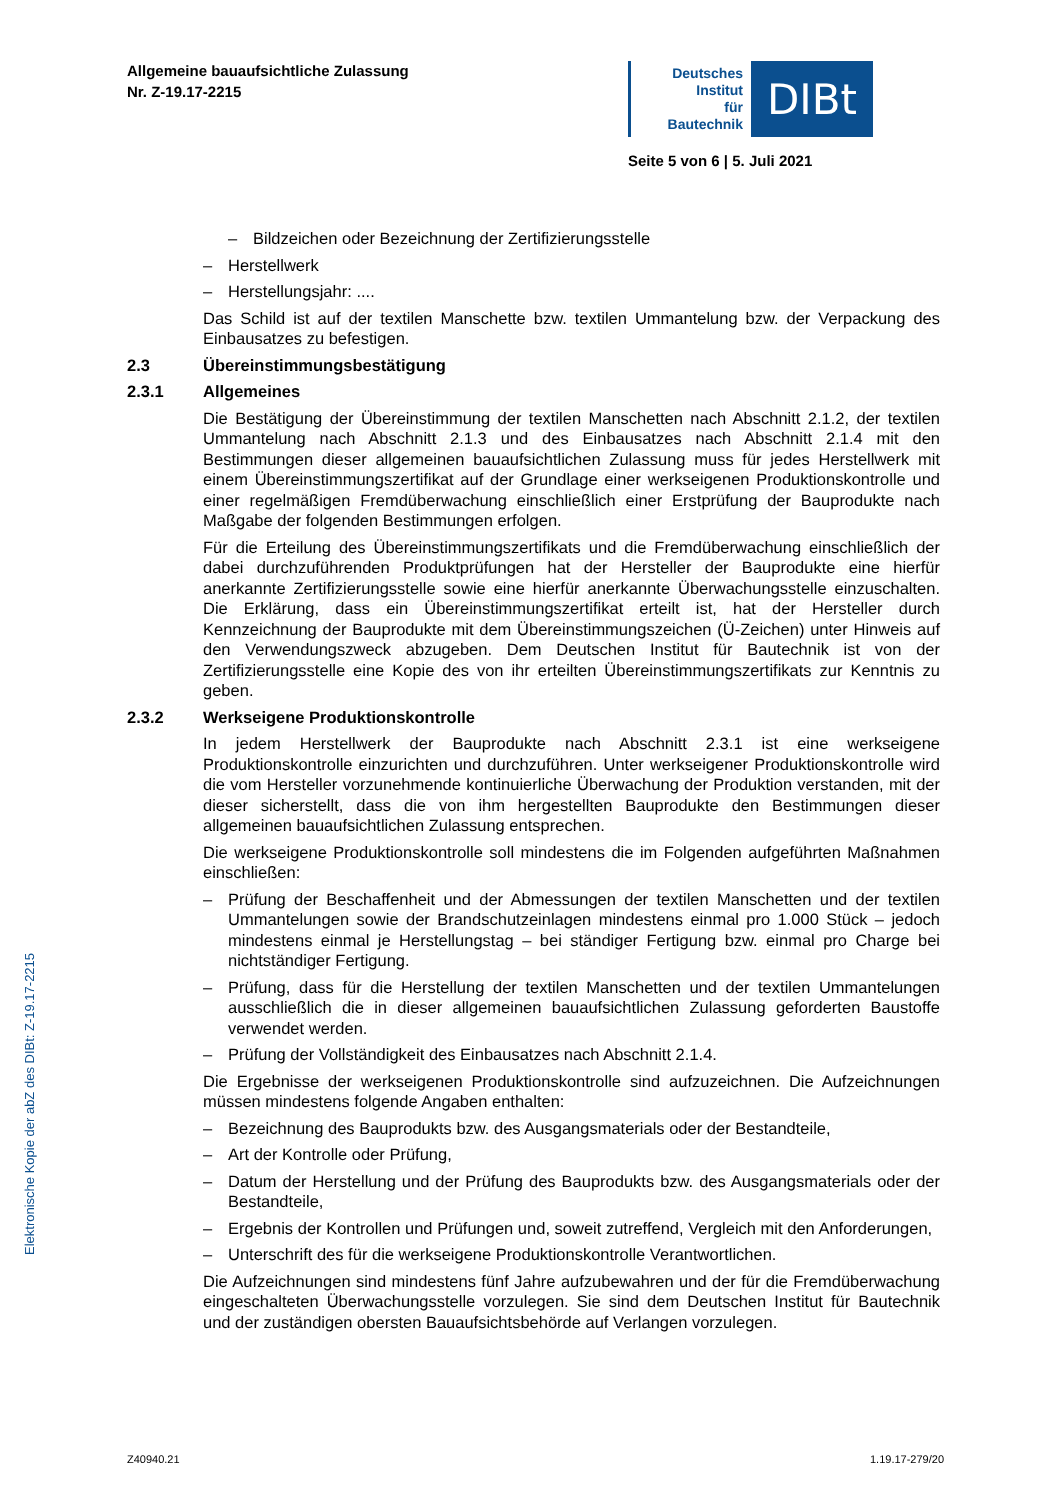Allgemeine bauaufsichtliche Zulassung
Nr. Z-19.17-2215
Deutsches
Institut
für
Bautechnik
DIBt
Seite 5 von 6 | 5. Juli 2021
Elektronische Kopie der abZ des DIBt: Z-19.17-2215
– Bildzeichen oder Bezeichnung der Zertifizierungsstelle
– Herstellwerk
– Herstellungsjahr: ....
Das Schild ist auf der textilen Manschette bzw. textilen Ummantelung bzw. der Verpackung des Einbausatzes zu befestigen.
2.3 Übereinstimmungsbestätigung
2.3.1 Allgemeines
Die Bestätigung der Übereinstimmung der textilen Manschetten nach Abschnitt 2.1.2, der textilen Ummantelung nach Abschnitt 2.1.3 und des Einbausatzes nach Abschnitt 2.1.4 mit den Bestimmungen dieser allgemeinen bauaufsichtlichen Zulassung muss für jedes Herstellwerk mit einem Übereinstimmungszertifikat auf der Grundlage einer werkseigenen Produktionskontrolle und einer regelmäßigen Fremdüberwachung einschließlich einer Erstprüfung der Bauprodukte nach Maßgabe der folgenden Bestimmungen erfolgen.
Für die Erteilung des Übereinstimmungszertifikats und die Fremdüberwachung einschließlich der dabei durchzuführenden Produktprüfungen hat der Hersteller der Bauprodukte eine hierfür anerkannte Zertifizierungsstelle sowie eine hierfür anerkannte Überwachungsstelle einzuschalten. Die Erklärung, dass ein Übereinstimmungszertifikat erteilt ist, hat der Hersteller durch Kennzeichnung der Bauprodukte mit dem Übereinstimmungszeichen (Ü-Zeichen) unter Hinweis auf den Verwendungszweck abzugeben. Dem Deutschen Institut für Bautechnik ist von der Zertifizierungsstelle eine Kopie des von ihr erteilten Übereinstimmungszertifikats zur Kenntnis zu geben.
2.3.2 Werkseigene Produktionskontrolle
In jedem Herstellwerk der Bauprodukte nach Abschnitt 2.3.1 ist eine werkseigene Produktionskontrolle einzurichten und durchzuführen. Unter werkseigener Produktionskontrolle wird die vom Hersteller vorzunehmende kontinuierliche Überwachung der Produktion verstanden, mit der dieser sicherstellt, dass die von ihm hergestellten Bauprodukte den Bestimmungen dieser allgemeinen bauaufsichtlichen Zulassung entsprechen.
Die werkseigene Produktionskontrolle soll mindestens die im Folgenden aufgeführten Maßnahmen einschließen:
– Prüfung der Beschaffenheit und der Abmessungen der textilen Manschetten und der textilen Ummantelungen sowie der Brandschutzeinlagen mindestens einmal pro 1.000 Stück – jedoch mindestens einmal je Herstellungstag – bei ständiger Fertigung bzw. einmal pro Charge bei nichtständiger Fertigung.
– Prüfung, dass für die Herstellung der textilen Manschetten und der textilen Ummantelungen ausschließlich die in dieser allgemeinen bauaufsichtlichen Zulassung geforderten Baustoffe verwendet werden.
– Prüfung der Vollständigkeit des Einbausatzes nach Abschnitt 2.1.4.
Die Ergebnisse der werkseigenen Produktionskontrolle sind aufzuzeichnen. Die Aufzeichnungen müssen mindestens folgende Angaben enthalten:
– Bezeichnung des Bauprodukts bzw. des Ausgangsmaterials oder der Bestandteile,
– Art der Kontrolle oder Prüfung,
– Datum der Herstellung und der Prüfung des Bauprodukts bzw. des Ausgangsmaterials oder der Bestandteile,
– Ergebnis der Kontrollen und Prüfungen und, soweit zutreffend, Vergleich mit den Anforderungen,
– Unterschrift des für die werkseigene Produktionskontrolle Verantwortlichen.
Die Aufzeichnungen sind mindestens fünf Jahre aufzubewahren und der für die Fremdüberwachung eingeschalteten Überwachungsstelle vorzulegen. Sie sind dem Deutschen Institut für Bautechnik und der zuständigen obersten Bauaufsichtsbehörde auf Verlangen vorzulegen.
Z40940.21 1.19.17-279/20